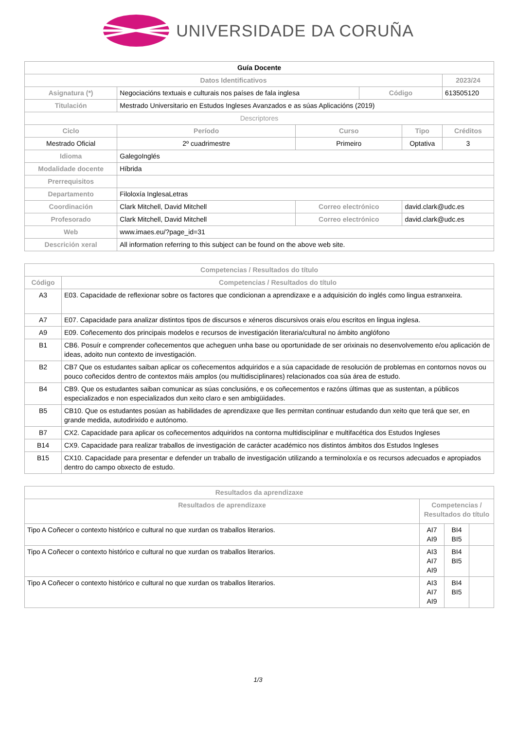UNIVERSIDADE DA CORUÑA
| Guía Docente | | | | | |
| Datos Identificativos | | | | | 2023/24 |
| Asignatura (*) | Negociacións textuais e culturais nos países de fala inglesa | | Código | | 613505120 |
| Titulación | Mestrado Universitario en Estudos Ingleses Avanzados e as súas Aplicacións (2019) | | | | |
| Descriptores | | | | | |
| Ciclo | Período | Curso | | Tipo | Créditos |
| Mestrado Oficial | 2º cuadrimestre | Primeiro | | Optativa | 3 |
| Idioma | GalegoInglés | | | | |
| Modalidade docente | Híbrida | | | | |
| Prerrequisitos | | | | | |
| Departamento | Filoloxía InglesaLetras | | | | |
| Coordinación | Clark Mitchell, David Mitchell | Correo electrónico | | david.clark@udc.es | |
| Profesorado | Clark Mitchell, David Mitchell | Correo electrónico | | david.clark@udc.es | |
| Web | www.imaes.eu/?page_id=31 | | | | |
| Descrición xeral | All information referring to this subject can be found on the above web site. | | | | |
| Competencias / Resultados do título | |
| --- | --- |
| Código | Competencias / Resultados do título |
| A3 | E03. Capacidade de reflexionar sobre os factores que condicionan a aprendizaxe e a adquisición do inglés como lingua estranxeira. |
| A7 | E07. Capacidade para analizar distintos tipos de discursos e xéneros discursivos orais e/ou escritos en lingua inglesa. |
| A9 | E09. Coñecemento dos principais modelos e recursos de investigación literaria/cultural no ámbito anglófono |
| B1 | CB6. Posuír e comprender coñecementos que acheguen unha base ou oportunidade de ser orixinais no desenvolvemento e/ou aplicación de ideas, adoito nun contexto de investigación. |
| B2 | CB7 Que os estudantes saiban aplicar os coñecementos adquiridos e a súa capacidade de resolución de problemas en contornos novos ou pouco coñecidos dentro de contextos máis amplos (ou multidisciplinares) relacionados coa súa área de estudo. |
| B4 | CB9. Que os estudantes saiban comunicar as súas conclusións, e os coñecementos e razóns últimas que as sustentan, a públicos especializados e non especializados dun xeito claro e sen ambigüidades. |
| B5 | CB10. Que os estudantes posúan as habilidades de aprendizaxe que lles permitan continuar estudando dun xeito que terá que ser, en grande medida, autodirixido e autónomo. |
| B7 | CX2. Capacidade para aplicar os coñecementos adquiridos na contorna multidisciplinar e multifacética dos Estudos Ingleses |
| B14 | CX9. Capacidade para realizar traballos de investigación de carácter académico nos distintos ámbitos dos Estudos Ingleses |
| B15 | CX10. Capacidade para presentar e defender un traballo de investigación utilizando a terminoloxía e os recursos adecuados e apropiados dentro do campo obxecto de estudo. |
| Resultados da aprendizaxe | | | |
| --- | --- | --- | --- |
| Resultados de aprendizaxe | Competencias / Resultados do título | | |
| Tipo A Coñecer o contexto histórico e cultural no que xurdan os traballos literarios. | AI7 AI9 | BI4 BI5 | |
| Tipo A Coñecer o contexto histórico e cultural no que xurdan os traballos literarios. | AI3 AI7 AI9 | BI4 BI5 | |
| Tipo A Coñecer o contexto histórico e cultural no que xurdan os traballos literarios. | AI3 AI7 AI9 | BI4 BI5 | |
1/3